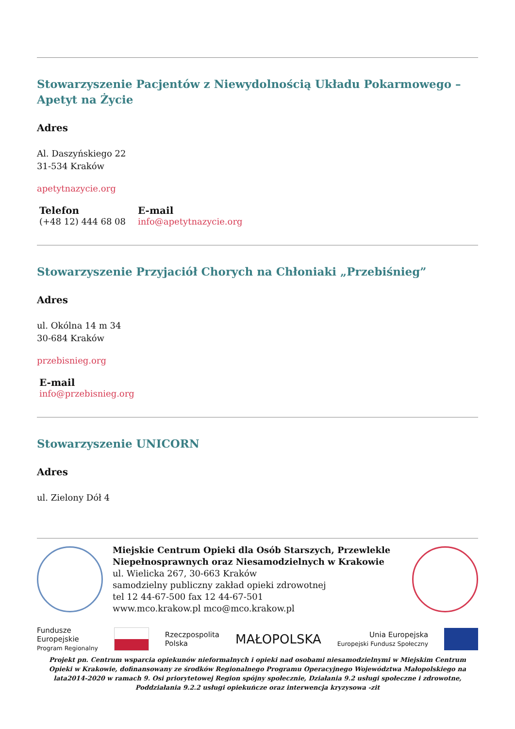Stowarzyszenie Pacjentów z Niewydolnością Układu Pokarmowego – Apetyt na Życie
Adres
Al. Daszyńskiego 22
31-534 Kraków
apetytnazycie.org
Telefon
(+48 12) 444 68 08
E-mail
info@apetytnazycie.org
Stowarzyszenie Przyjaciół Chorych na Chłoniaki „Przebiśnieg”
Adres
ul. Okólna 14 m 34
30-684 Kraków
przebisnieg.org
E-mail
info@przebisnieg.org
Stowarzyszenie UNICORN
Adres
ul. Zielony Dół 4
Miejskie Centrum Opieki dla Osób Starszych, Przewlekle Niepełnosprawnych oraz Niesamodzielnych w Krakowie
ul. Wielicka 267, 30-663 Kraków
samodzielny publiczny zakład opieki zdrowotnej
tel 12 44-67-500 fax 12 44-67-501
www.mco.krakow.pl mco@mco.krakow.pl
Fundusze
Europejskie
Program Regionalny
Rzeczpospolita
Polska
MAŁOPOLSKA
Unia Europejska
Europejski Fundusz Społeczny
Projekt pn. Centrum wsparcia opiekunów nieformalnych i opieki nad osobami niesamodzielnymi w Miejskim Centrum Opieki w Krakowie, dofinansowany ze środków Regionalnego Programu Operacyjnego Województwa Małopolskiego na lata2014-2020 w ramach 9. Osi priorytetowej Region spójny społecznie, Działania 9.2 usługi społeczne i zdrowotne, Poddziałania 9.2.2 usługi opiekuńcze oraz interwencja kryzysowa -zit